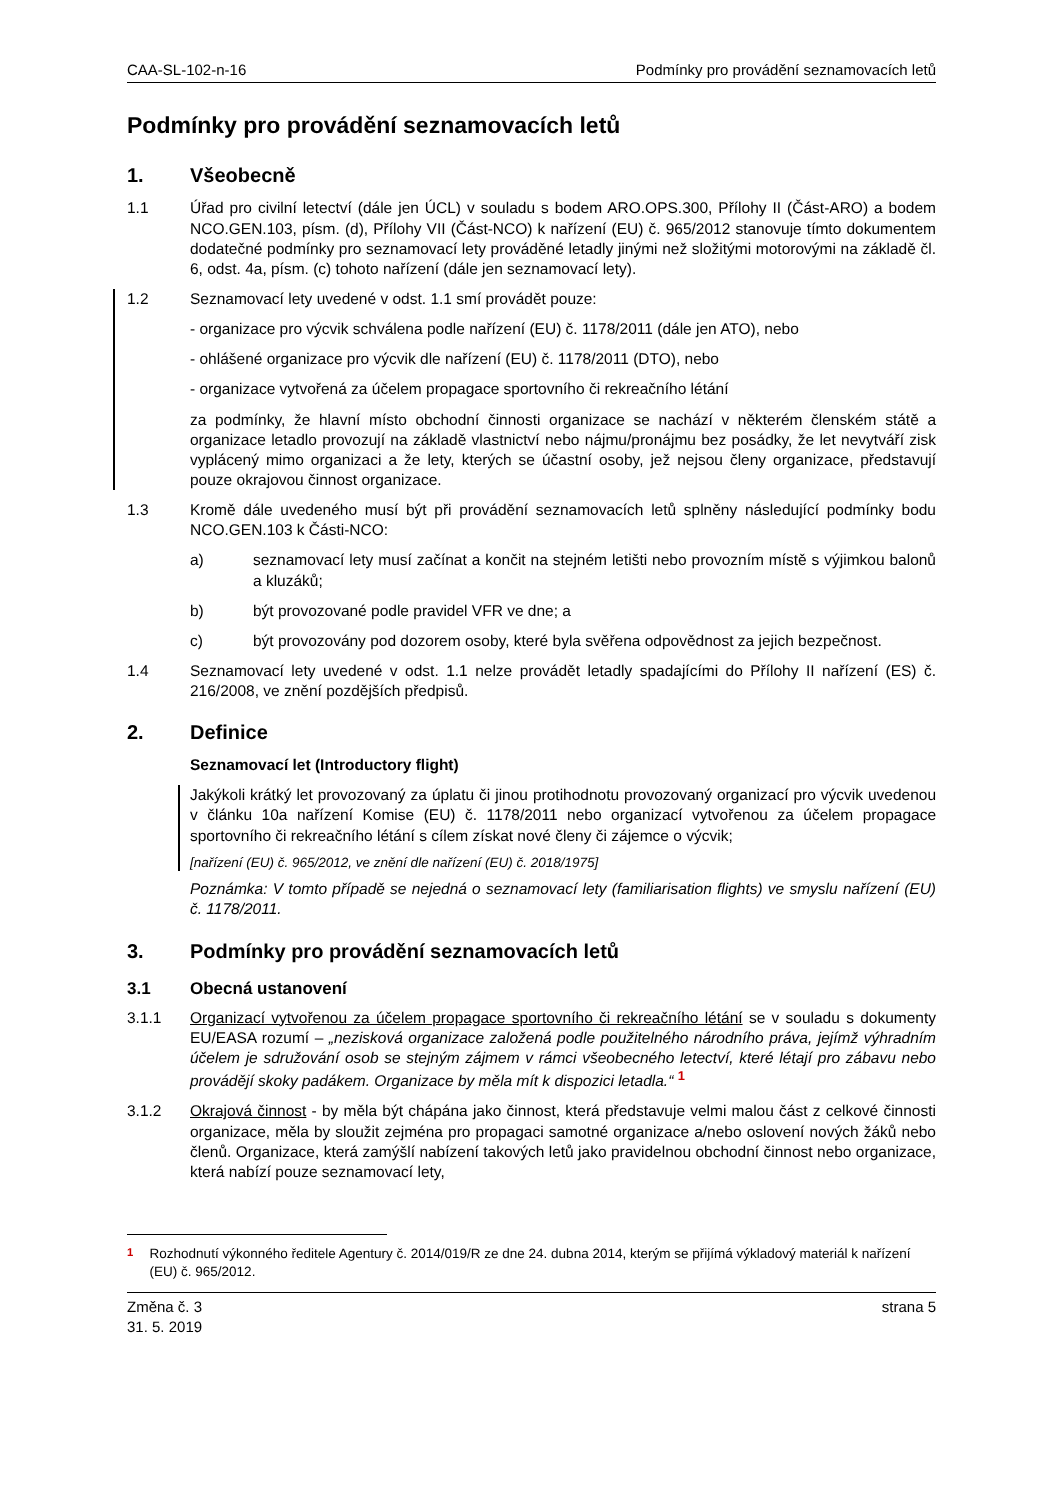CAA-SL-102-n-16 Podmínky pro provádění seznamovacích letů
Podmínky pro provádění seznamovacích letů
1. Všeobecně
1.1 Úřad pro civilní letectví (dále jen ÚCL) v souladu s bodem ARO.OPS.300, Přílohy II (Část-ARO) a bodem NCO.GEN.103, písm. (d), Přílohy VII (Část-NCO) k nařízení (EU) č. 965/2012 stanovuje tímto dokumentem dodatečné podmínky pro seznamovací lety prováděné letadly jinými než složitými motorovými na základě čl. 6, odst. 4a, písm. (c) tohoto nařízení (dále jen seznamovací lety).
1.2 Seznamovací lety uvedené v odst. 1.1 smí provádět pouze:
- organizace pro výcvik schválena podle nařízení (EU) č. 1178/2011 (dále jen ATO), nebo
- ohlášené organizace pro výcvik dle nařízení (EU) č. 1178/2011 (DTO), nebo
- organizace vytvořená za účelem propagace sportovního či rekreačního létání
za podmínky, že hlavní místo obchodní činnosti organizace se nachází v některém členském státě a organizace letadlo provozují na základě vlastnictví nebo nájmu/pronájmu bez posádky, že let nevytváří zisk vyplácený mimo organizaci a že lety, kterých se účastní osoby, jež nejsou členy organizace, představují pouze okrajovou činnost organizace.
1.3 Kromě dále uvedeného musí být při provádění seznamovacích letů splněny následující podmínky bodu NCO.GEN.103 k Části-NCO:
a) seznamovací lety musí začínat a končit na stejném letišti nebo provozním místě s výjimkou balonů a kluzáků;
b) být provozované podle pravidel VFR ve dne; a
c) být provozovány pod dozorem osoby, které byla svěřena odpovědnost za jejich bezpečnost.
1.4 Seznamovací lety uvedené v odst. 1.1 nelze provádět letadly spadajícími do Přílohy II nařízení (ES) č. 216/2008, ve znění pozdějších předpisů.
2. Definice
Seznamovací let (Introductory flight)
Jakýkoli krátký let provozovaný za úplatu či jinou protihodnotu provozovaný organizací pro výcvik uvedenou v článku 10a nařízení Komise (EU) č. 1178/2011 nebo organizací vytvořenou za účelem propagace sportovního či rekreačního létání s cílem získat nové členy či zájemce o výcvik;
[nařízení (EU) č. 965/2012, ve znění dle nařízení (EU) č. 2018/1975]
Poznámka: V tomto případě se nejedná o seznamovací lety (familiarisation flights) ve smyslu nařízení (EU) č. 1178/2011.
3. Podmínky pro provádění seznamovacích letů
3.1 Obecná ustanovení
3.1.1 Organizací vytvořenou za účelem propagace sportovního či rekreačního létání se v souladu s dokumenty EU/EASA rozumí – „nezisková organizace založená podle použitelného národního práva, jejímž výhradním účelem je sdružování osob se stejným zájmem v rámci všeobecného letectví, které létají pro zábavu nebo provádějí skoky padákem. Organizace by měla mít k dispozici letadla.“ <sup>1</sup>
3.1.2 Okrajová činnost - by měla být chápána jako činnost, která představuje velmi malou část z celkové činnosti organizace, měla by sloužit zejména pro propagaci samotné organizace a/nebo oslovení nových žáků nebo členů. Organizace, která zamýšlí nabízení takových letů jako pravidelnou obchodní činnost nebo organizace, která nabízí pouze seznamovací lety,
<sup>1</sup> Rozhodnutí výkonného ředitele Agentury č. 2014/019/R ze dne 24. dubna 2014, kterým se přijímá výkladový materiál k nařízení (EU) č. 965/2012.
Změna č. 3
31. 5. 2019 strana 5